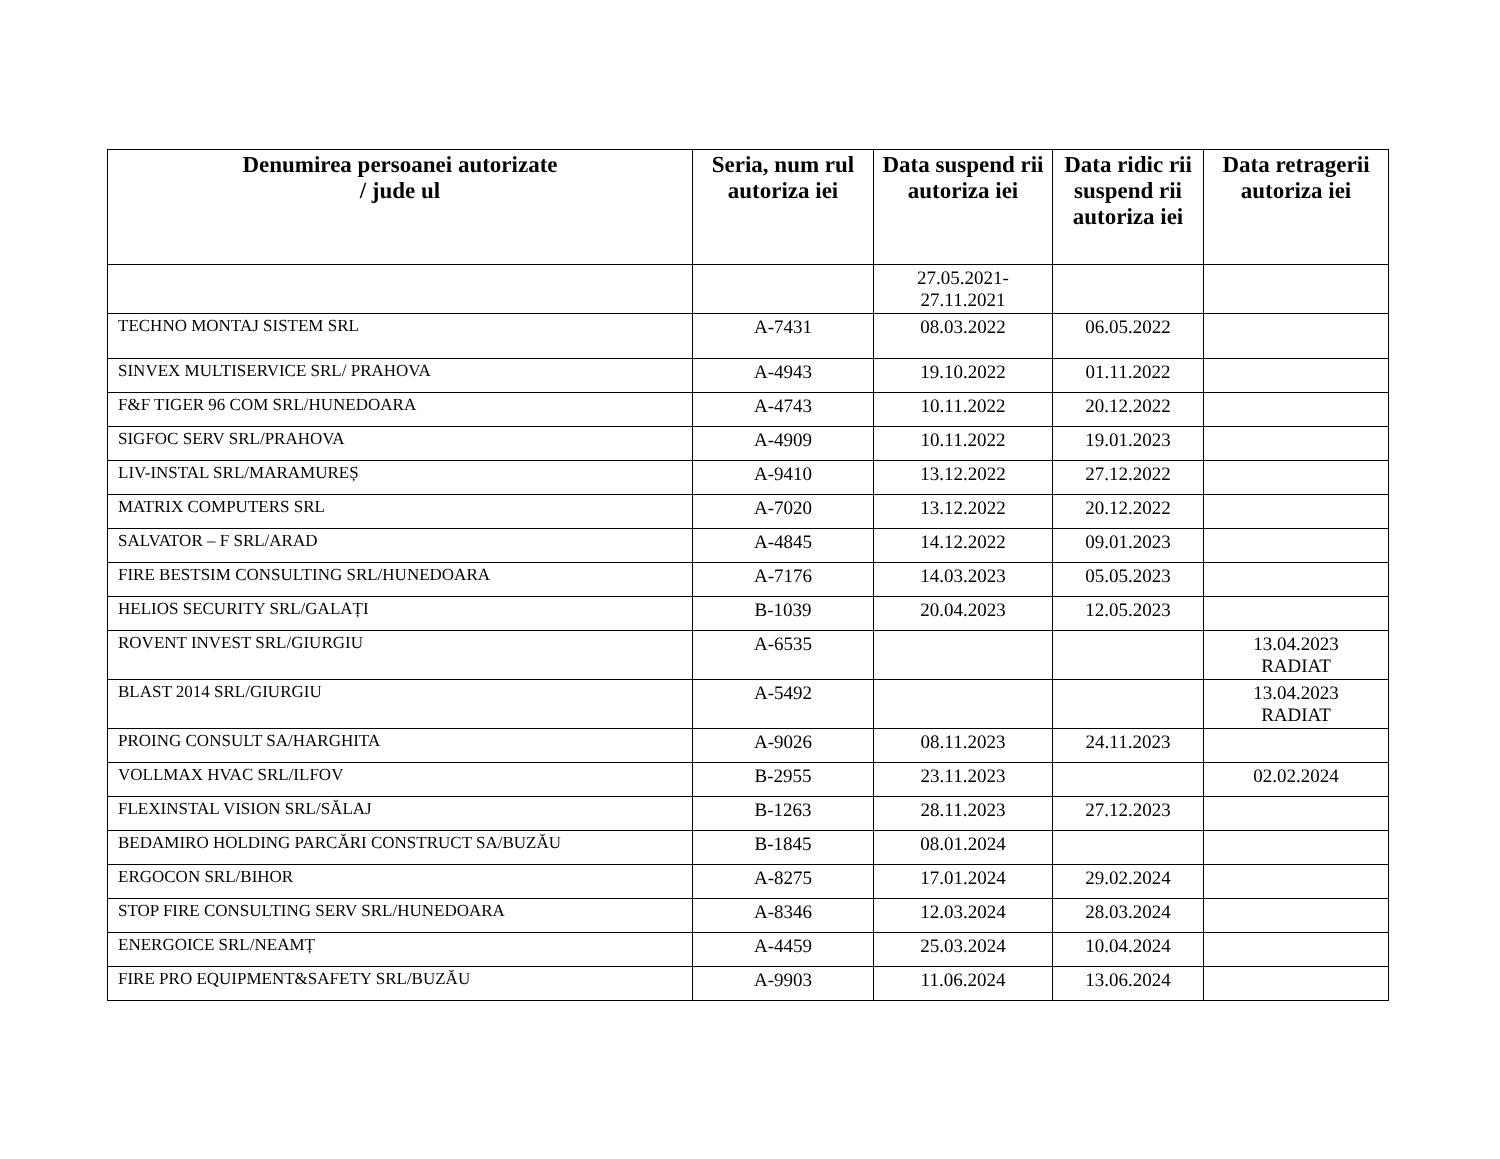| Denumirea persoanei autorizate / jude ul | Seria, num rul autoriza iei | Data suspend rii autoriza iei | Data ridic rii suspend rii autoriza iei | Data retragerii autoriza iei |
| --- | --- | --- | --- | --- |
| | | 27.05.2021- 27.11.2021 | | |
| TECHNO MONTAJ SISTEM SRL | A-7431 | 08.03.2022 | 06.05.2022 | |
| SINVEX MULTISERVICE SRL/ PRAHOVA | A-4943 | 19.10.2022 | 01.11.2022 | |
| F&F TIGER 96 COM SRL/HUNEDOARA | A-4743 | 10.11.2022 | 20.12.2022 | |
| SIGFOC SERV SRL/PRAHOVA | A-4909 | 10.11.2022 | 19.01.2023 | |
| LIV-INSTAL SRL/MARAMUREȘ | A-9410 | 13.12.2022 | 27.12.2022 | |
| MATRIX COMPUTERS SRL | A-7020 | 13.12.2022 | 20.12.2022 | |
| SALVATOR – F SRL/ARAD | A-4845 | 14.12.2022 | 09.01.2023 | |
| FIRE BESTSIM CONSULTING SRL/HUNEDOARA | A-7176 | 14.03.2023 | 05.05.2023 | |
| HELIOS SECURITY SRL/GALAȚI | B-1039 | 20.04.2023 | 12.05.2023 | |
| ROVENT INVEST SRL/GIURGIU | A-6535 | | | 13.04.2023 RADIAT |
| BLAST 2014 SRL/GIURGIU | A-5492 | | | 13.04.2023 RADIAT |
| PROING CONSULT SA/HARGHITA | A-9026 | 08.11.2023 | 24.11.2023 | |
| VOLLMAX HVAC SRL/ILFOV | B-2955 | 23.11.2023 | | 02.02.2024 |
| FLEXINSTAL VISION SRL/SĂLAJ | B-1263 | 28.11.2023 | 27.12.2023 | |
| BEDAMIRO HOLDING PARCĂRI CONSTRUCT SA/BUZĂU | B-1845 | 08.01.2024 | | |
| ERGOCON SRL/BIHOR | A-8275 | 17.01.2024 | 29.02.2024 | |
| STOP FIRE CONSULTING SERV SRL/HUNEDOARA | A-8346 | 12.03.2024 | 28.03.2024 | |
| ENERGOICE SRL/NEAMȚ | A-4459 | 25.03.2024 | 10.04.2024 | |
| FIRE PRO EQUIPMENT&SAFETY SRL/BUZĂU | A-9903 | 11.06.2024 | 13.06.2024 | |